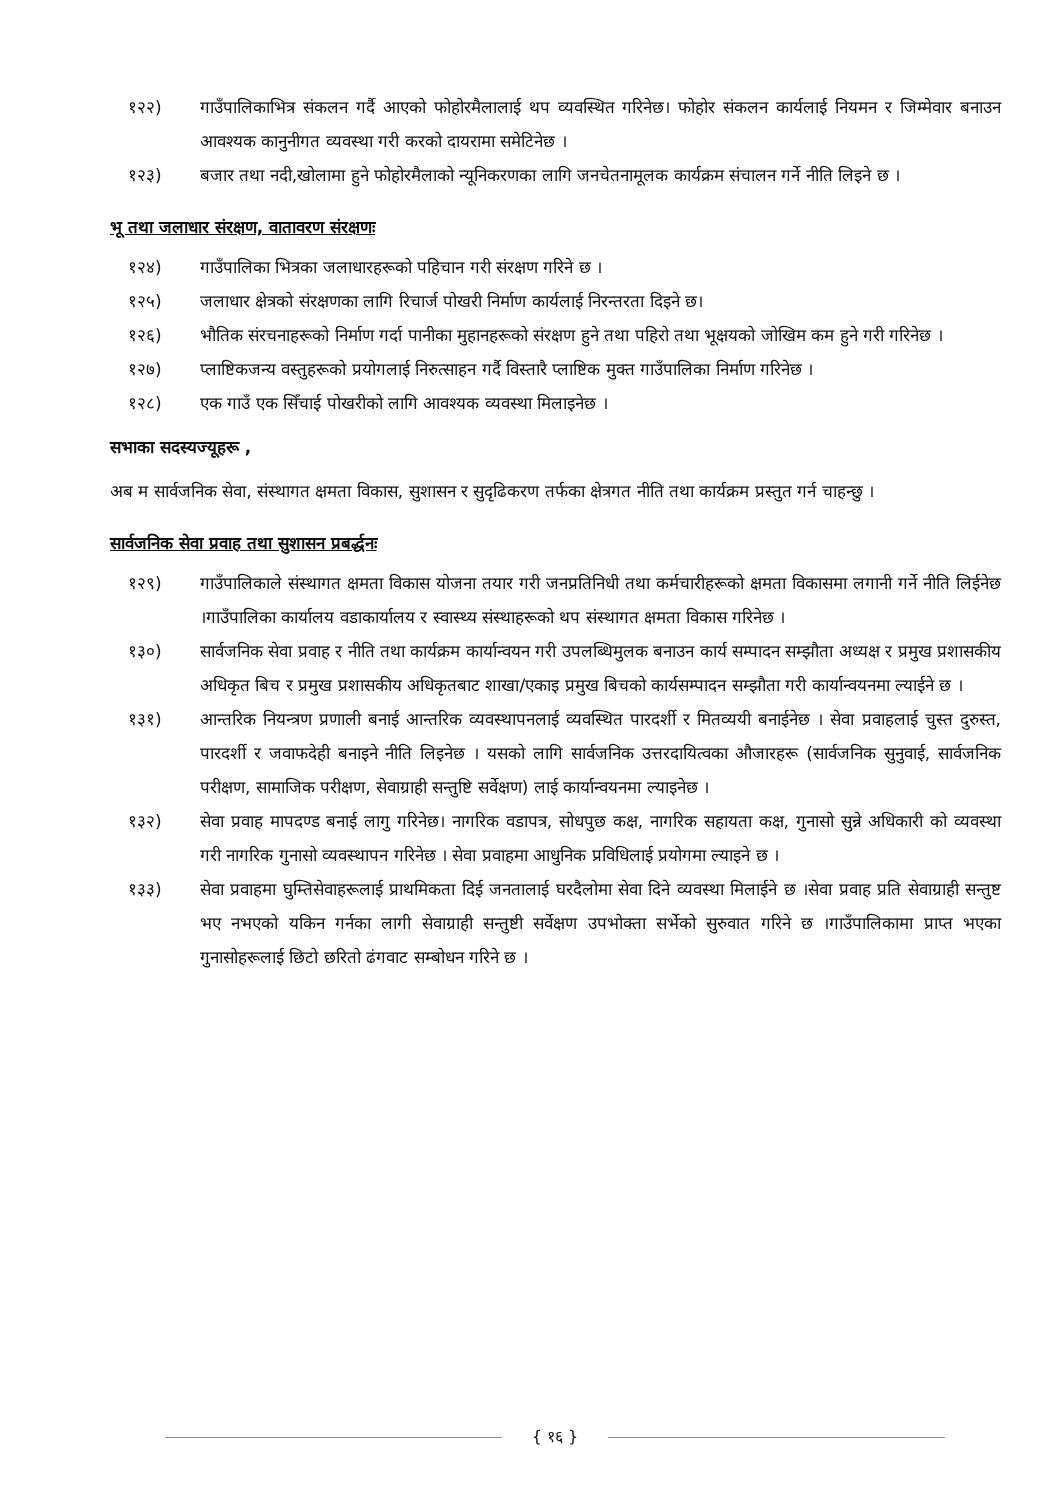१२२) गाउँपालिकाभित्र संकलन गर्दै आएको फोहोरमैलालाई थप व्यवस्थित गरिनेछ। फोहोर संकलन कार्यलाई नियमन र जिम्मेवार बनाउन आवश्यक कानुनीगत व्यवस्था गरी करको दायरामा समेटिनेछ ।
१२३) बजार तथा नदी,खोलामा हुने फोहोरमैलाको न्यूनिकरणका लागि जनचेतनामूलक कार्यक्रम संचालन गर्ने नीति लिइने छ ।
भू तथा जलाधार संरक्षण, वातावरण संरक्षणः
१२४) गाउँपालिका भित्रका जलाधारहरूको पहिचान गरी संरक्षण गरिने छ ।
१२५) जलाधार क्षेत्रको संरक्षणका लागि रिचार्ज पोखरी निर्माण कार्यलाई निरन्तरता दिइने छ।
१२६) भौतिक संरचनाहरूको निर्माण गर्दा पानीका मुहानहरूको संरक्षण हुने तथा पहिरो तथा भूक्षयको जोखिम कम हुने गरी गरिनेछ ।
१२७) प्लाष्टिकजन्य वस्तुहरूको प्रयोगलाई निरुत्साहन गर्दै विस्तारै प्लाष्टिक मुक्त गाउँपालिका निर्माण गरिनेछ ।
१२८) एक गाउँ एक सिँचाई पोखरीको लागि आवश्यक व्यवस्था मिलाइनेछ ।
सभाका सदस्यज्यूहरू ,
अब म सार्वजनिक सेवा, संस्थागत क्षमता विकास, सुशासन र सुदृढिकरण तर्फका क्षेत्रगत नीति तथा कार्यक्रम प्रस्तुत गर्न चाहन्छु ।
सार्वजनिक सेवा प्रवाह तथा सुशासन प्रबर्द्धनः
१२९) गाउँपालिकाले संस्थागत क्षमता विकास योजना तयार गरी जनप्रतिनिधी तथा कर्मचारीहरूको क्षमता विकासमा लगानी गर्ने नीति लिईनेछ ।गाउँपालिका कार्यालय वडाकार्यालय र स्वास्थ्य संस्थाहरूको थप संस्थागत क्षमता विकास गरिनेछ ।
१३०) सार्वजनिक सेवा प्रवाह र नीति तथा कार्यक्रम कार्यान्वयन गरी उपलब्धिमुलक बनाउन कार्य सम्पादन सम्झौता अध्यक्ष र प्रमुख प्रशासकीय अधिकृत बिच र प्रमुख प्रशासकीय अधिकृतबाट शाखा/एकाइ प्रमुख बिचको कार्यसम्पादन सम्झौता गरी कार्यान्वयनमा ल्याईने छ ।
१३१) आन्तरिक नियन्त्रण प्रणाली बनाई आन्तरिक व्यवस्थापनलाई व्यवस्थित पारदर्शी र मितव्ययी बनाईनेछ । सेवा प्रवाहलाई चुस्त दुरुस्त, पारदर्शी र जवाफदेही बनाइने नीति लिइनेछ । यसको लागि सार्वजनिक उत्तरदायित्वका औजारहरू (सार्वजनिक सुनुवाई, सार्वजनिक परीक्षण, सामाजिक परीक्षण, सेवाग्राही सन्तुष्टि सर्वेक्षण) लाई कार्यान्वयनमा ल्याइनेछ ।
१३२) सेवा प्रवाह मापदण्ड बनाई लागु गरिनेछ। नागरिक वडापत्र, सोधपुछ कक्ष, नागरिक सहायता कक्ष, गुनासो सुन्ने अधिकारी को व्यवस्था गरी नागरिक गुनासो व्यवस्थापन गरिनेछ । सेवा प्रवाहमा आधुनिक प्रविधिलाई प्रयोगमा ल्याइने छ ।
१३३) सेवा प्रवाहमा घुम्तिसेवाहरूलाई प्राथमिकता दिई जनतालाई घरदैलोमा सेवा दिने व्यवस्था मिलाईने छ ।सेवा प्रवाह प्रति सेवाग्राही सन्तुष्ट भए नभएको यकिन गर्नका लागी सेवाग्राही सन्तुष्टी सर्वेक्षण उपभोक्ता सर्भेको सुरुवात गरिने छ ।गाउँपालिकामा प्राप्त भएका गुनासोहरूलाई छिटो छरितो ढंगवाट सम्बोधन गरिने छ ।
{ १६ }